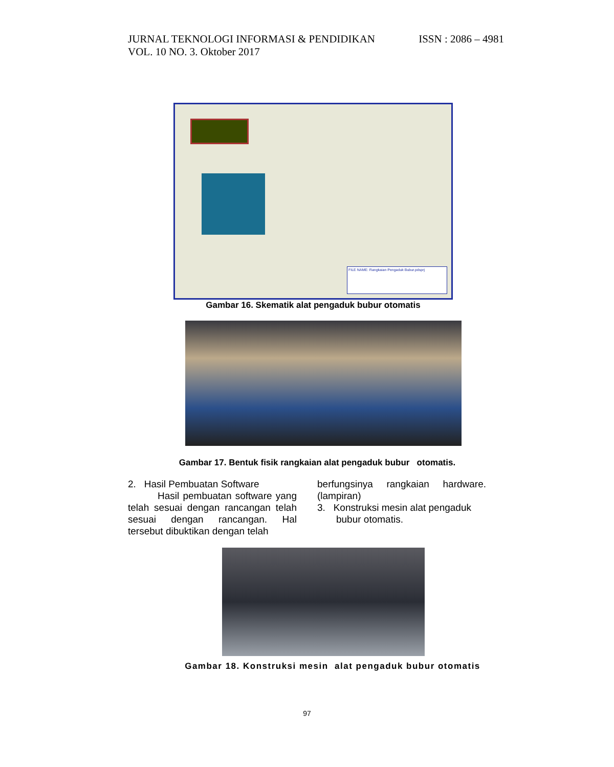ISSN : 2086 – 4981 JURNAL TEKNOLOGI INFORMASI & PENDIDIKAN
VOL. 10 NO. 3. Oktober 2017
FILE NAME: Rangkaian Pengaduk Bubur.pdsprj
Gambar 16. Skematik alat pengaduk bubur otomatis
Gambar 17. Bentuk fisik rangkaian alat pengaduk bubur otomatis.
2. Hasil Pembuatan Software
Hasil pembuatan software yang telah sesuai dengan rancangan telah sesuai dengan rancangan. Hal tersebut dibuktikan dengan telah
berfungsinya rangkaian hardware. (lampiran)
3. Konstruksi mesin alat pengaduk
bubur otomatis.
Gambar 18. Konstruksi mesin alat pengaduk bubur otomatis
97